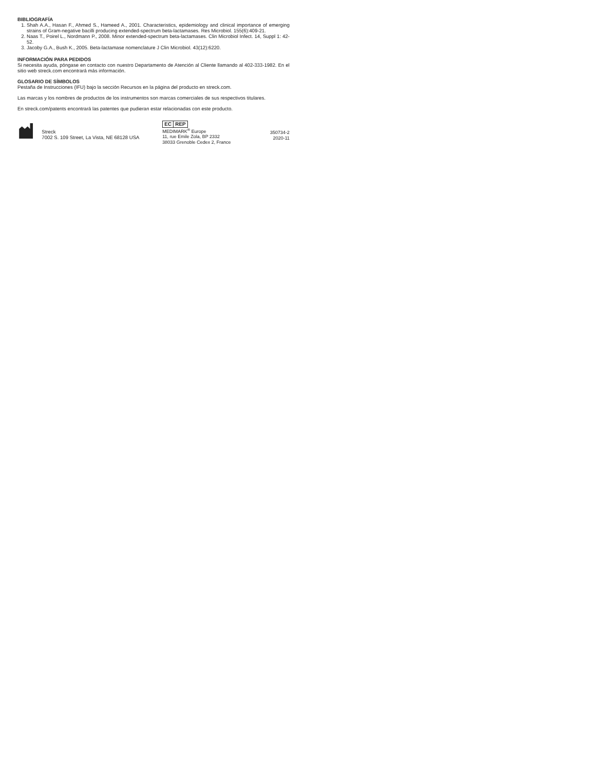BIBLIOGRAFÍA
1. Shah A.A., Hasan F., Ahmed S., Hameed A., 2001. Characteristics, epidemiology and clinical importance of emerging strains of Gram-negative bacilli producing extended-spectrum beta-lactamases. Res Microbiol. 155(6):409-21.
2. Naas T., Poirel L., Nordmann P., 2008. Minor extended-spectrum beta-lactamases. Clin Microbiol Infect. 14, Suppl 1: 42-52.
3. Jacoby G.A., Bush K., 2005. Beta-lactamase nomenclature J Clin Microbiol. 43(12):6220.
INFORMACIÓN PARA PEDIDOS
Si necesita ayuda, póngase en contacto con nuestro Departamento de Atención al Cliente llamando al 402-333-1982. En el sitio web streck.com encontrará más información.
GLOSARIO DE SÍMBOLOS
Pestaña de Instrucciones (IFU) bajo la sección Recursos en la página del producto en streck.com.
Las marcas y los nombres de productos de los instrumentos son marcas comerciales de sus respectivos titulares.
En streck.com/patents encontrará las patentes que pudieran estar relacionadas con este producto.
Streck
7002 S. 109 Street, La Vista, NE 68128 USA
EC REP
MEDIMARK<sup>®</sup> Europe
11, rue Emile Zola, BP 2332
38033 Grenoble Cedex 2, France
350734-2
2020-11